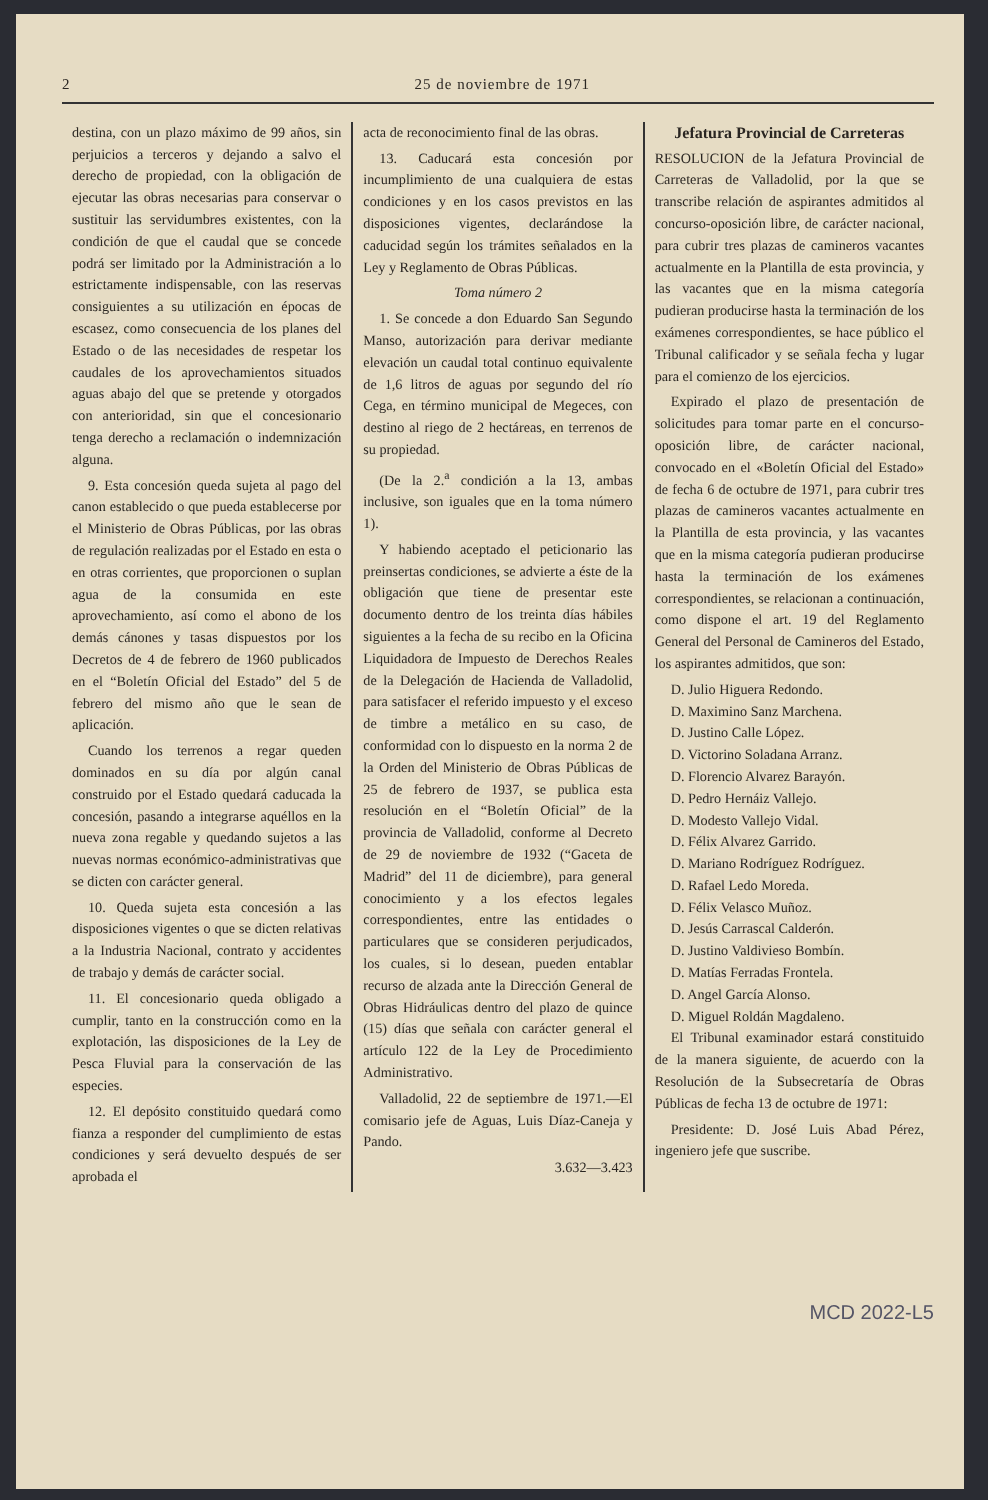2 25 de noviembre de 1971
destina, con un plazo máximo de 99 años, sin perjuicios a terceros y dejando a salvo el derecho de propiedad, con la obligación de ejecutar las obras necesarias para conservar o sustituir las servidumbres existentes, con la condición de que el caudal que se concede podrá ser limitado por la Administración a lo estrictamente indispensable, con las reservas consiguientes a su utilización en épocas de escasez, como consecuencia de los planes del Estado o de las necesidades de respetar los caudales de los aprovechamientos situados aguas abajo del que se pretende y otorgados con anterioridad, sin que el concesionario tenga derecho a reclamación o indemnización alguna.
9. Esta concesión queda sujeta al pago del canon establecido o que pueda establecerse por el Ministerio de Obras Públicas, por las obras de regulación realizadas por el Estado en esta o en otras corrientes, que proporcionen o suplan agua de la consumida en este aprovechamiento, así como el abono de los demás cánones y tasas dispuestos por los Decretos de 4 de febrero de 1960 publicados en el “Boletín Oficial del Estado” del 5 de febrero del mismo año que le sean de aplicación.
Cuando los terrenos a regar queden dominados en su día por algún canal construido por el Estado quedará caducada la concesión, pasando a integrarse aquéllos en la nueva zona regable y quedando sujetos a las nuevas normas económico-administrativas que se dicten con carácter general.
10. Queda sujeta esta concesión a las disposiciones vigentes o que se dicten relativas a la Industria Nacional, contrato y accidentes de trabajo y demás de carácter social.
11. El concesionario queda obligado a cumplir, tanto en la construcción como en la explotación, las disposiciones de la Ley de Pesca Fluvial para la conservación de las especies.
12. El depósito constituido quedará como fianza a responder del cumplimiento de estas condiciones y será devuelto después de ser aprobada el
acta de reconocimiento final de las obras.
13. Caducará esta concesión por incumplimiento de una cualquiera de estas condiciones y en los casos previstos en las disposiciones vigentes, declarándose la caducidad según los trámites señalados en la Ley y Reglamento de Obras Públicas.
Toma número 2
1. Se concede a don Eduardo San Segundo Manso, autorización para derivar mediante elevación un caudal total continuo equivalente de 1,6 litros de aguas por segundo del río Cega, en término municipal de Megeces, con destino al riego de 2 hectáreas, en terrenos de su propiedad.
(De la 2.<sup>a</sup> condición a la 13, ambas inclusive, son iguales que en la toma número 1).
Y habiendo aceptado el peticionario las preinsertas condiciones, se advierte a éste de la obligación que tiene de presentar este documento dentro de los treinta días hábiles siguientes a la fecha de su recibo en la Oficina Liquidadora de Impuesto de Derechos Reales de la Delegación de Hacienda de Valladolid, para satisfacer el referido impuesto y el exceso de timbre a metálico en su caso, de conformidad con lo dispuesto en la norma 2 de la Orden del Ministerio de Obras Públicas de 25 de febrero de 1937, se publica esta resolución en el “Boletín Oficial” de la provincia de Valladolid, conforme al Decreto de 29 de noviembre de 1932 (“Gaceta de Madrid” del 11 de diciembre), para general conocimiento y a los efectos legales correspondientes, entre las entidades o particulares que se consideren perjudicados, los cuales, si lo desean, pueden entablar recurso de alzada ante la Dirección General de Obras Hidráulicas dentro del plazo de quince (15) días que señala con carácter general el artículo 122 de la Ley de Procedimiento Administrativo.
Valladolid, 22 de septiembre de 1971.—El comisario jefe de Aguas, Luis Díaz-Caneja y Pando.
3.632—3.423
Jefatura Provincial de Carreteras
RESOLUCION de la Jefatura Provincial de Carreteras de Valladolid, por la que se transcribe relación de aspirantes admitidos al concurso-oposición libre, de carácter nacional, para cubrir tres plazas de camineros vacantes actualmente en la Plantilla de esta provincia, y las vacantes que en la misma categoría pudieran producirse hasta la terminación de los exámenes correspondientes, se hace público el Tribunal calificador y se señala fecha y lugar para el comienzo de los ejercicios.
Expirado el plazo de presentación de solicitudes para tomar parte en el concurso-oposición libre, de carácter nacional, convocado en el «Boletín Oficial del Estado» de fecha 6 de octubre de 1971, para cubrir tres plazas de camineros vacantes actualmente en la Plantilla de esta provincia, y las vacantes que en la misma categoría pudieran producirse hasta la terminación de los exámenes correspondientes, se relacionan a continuación, como dispone el art. 19 del Reglamento General del Personal de Camineros del Estado, los aspirantes admitidos, que son:
D. Julio Higuera Redondo.
D. Maximino Sanz Marchena.
D. Justino Calle López.
D. Victorino Soladana Arranz.
D. Florencio Alvarez Barayón.
D. Pedro Hernáiz Vallejo.
D. Modesto Vallejo Vidal.
D. Félix Alvarez Garrido.
D. Mariano Rodríguez Rodríguez.
D. Rafael Ledo Moreda.
D. Félix Velasco Muñoz.
D. Jesús Carrascal Calderón.
D. Justino Valdivieso Bombín.
D. Matías Ferradas Frontela.
D. Angel García Alonso.
D. Miguel Roldán Magdaleno.
El Tribunal examinador estará constituido de la manera siguiente, de acuerdo con la Resolución de la Subsecretaría de Obras Públicas de fecha 13 de octubre de 1971:
Presidente: D. José Luis Abad Pérez, ingeniero jefe que suscribe.
MCD 2022-L5